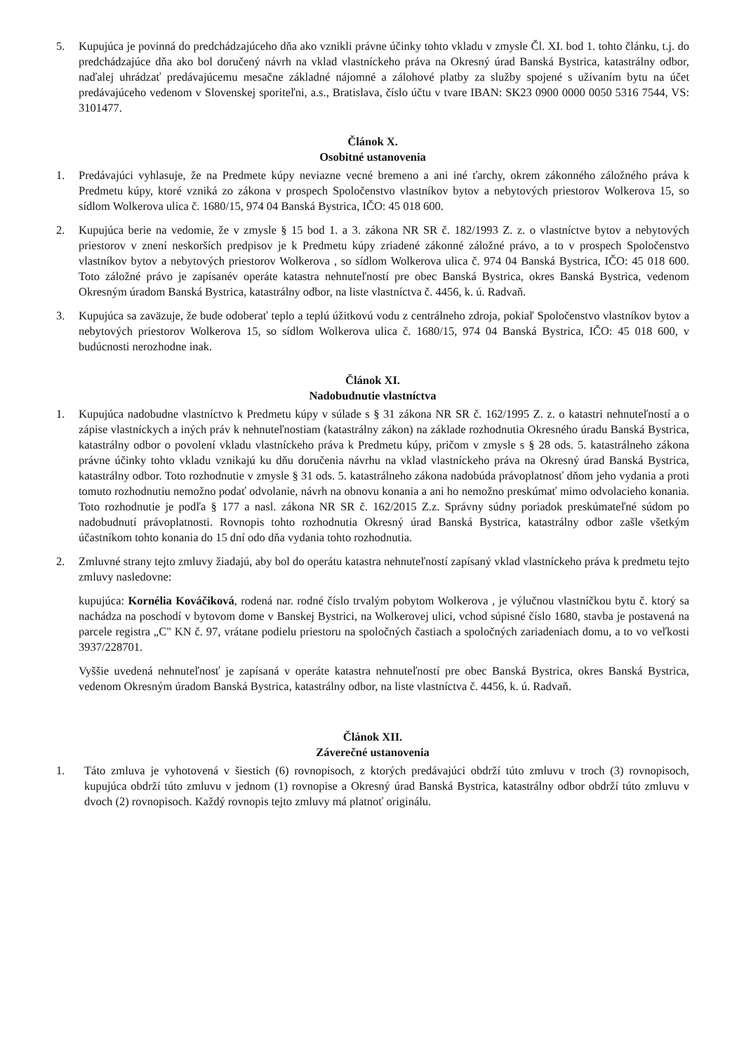5. Kupujúca je povinná do predchádzajúceho dňa ako vznikli právne účinky tohto vkladu v zmysle Čl. XI. bod 1. tohto článku, t.j. do predchádzajúce dňa ako bol doručený návrh na vklad vlastníckeho práva na Okresný úrad Banská Bystrica, katastrálny odbor, naďalej uhrádzať predávajúcemu mesačne základné nájomné a zálohové platby za služby spojené s užívaním bytu na účet predávajúceho vedenom v Slovenskej sporiteľni, a.s., Bratislava, číslo účtu v tvare IBAN: SK23 0900 0000 0050 5316 7544, VS: 3101477.
Článok X.
Osobitné ustanovenia
1. Predávajúci vyhlasuje, že na Predmete kúpy neviazne vecné bremeno a ani iné ťarchy, okrem zákonného záložného práva k Predmetu kúpy, ktoré vzniká zo zákona v prospech Spoločenstvo vlastníkov bytov a nebytových priestorov Wolkerova 15, so sídlom Wolkerova ulica č. 1680/15, 974 04 Banská Bystrica, IČO: 45 018 600.
2. Kupujúca berie na vedomie, že v zmysle § 15 bod 1. a 3. zákona NR SR č. 182/1993 Z. z. o vlastníctve bytov a nebytových priestorov v znení neskorších predpisov je k Predmetu kúpy zriadené zákonné záložné právo, a to v prospech Spoločenstvo vlastníkov bytov a nebytových priestorov Wolkerova , so sídlom Wolkerova ulica č. 974 04 Banská Bystrica, IČO: 45 018 600. Toto záložné právo je zapísanév operáte katastra nehnuteľností pre obec Banská Bystrica, okres Banská Bystrica, vedenom Okresným úradom Banská Bystrica, katastrálny odbor, na liste vlastníctva č. 4456, k. ú. Radvaň.
3. Kupujúca sa zaväzuje, že bude odoberať teplo a teplú úžitkovú vodu z centrálneho zdroja, pokiaľ Spoločenstvo vlastníkov bytov a nebytových priestorov Wolkerova 15, so sídlom Wolkerova ulica č. 1680/15, 974 04 Banská Bystrica, IČO: 45 018 600, v budúcnosti nerozhodne inak.
Článok XI.
Nadobudnutie vlastníctva
1. Kupujúca nadobudne vlastníctvo k Predmetu kúpy v súlade s § 31 zákona NR SR č. 162/1995 Z. z. o katastri nehnuteľností a o zápise vlastníckych a iných práv k nehnuteľnostiam (katastrálny zákon) na základe rozhodnutia Okresného úradu Banská Bystrica, katastrálny odbor o povolení vkladu vlastníckeho práva k Predmetu kúpy, pričom v zmysle s § 28 ods. 5. katastrálneho zákona právne účinky tohto vkladu vznikajú ku dňu doručenia návrhu na vklad vlastníckeho práva na Okresný úrad Banská Bystrica, katastrálny odbor. Toto rozhodnutie v zmysle § 31 ods. 5. katastrálneho zákona nadobúda právoplatnosť dňom jeho vydania a proti tomuto rozhodnutiu nemožno podať odvolanie, návrh na obnovu konania a ani ho nemožno preskúmať mimo odvolacieho konania. Toto rozhodnutie je podľa § 177 a nasl. zákona NR SR č. 162/2015 Z.z. Správny súdny poriadok preskúmateľné súdom po nadobudnutí právoplatnosti. Rovnopis tohto rozhodnutia Okresný úrad Banská Bystrica, katastrálny odbor zašle všetkým účastníkom tohto konania do 15 dní odo dňa vydania tohto rozhodnutia.
2. Zmluvné strany tejto zmluvy žiadajú, aby bol do operátu katastra nehnuteľností zapísaný vklad vlastníckeho práva k predmetu tejto zmluvy nasledovne:
kupujúca: Kornélia Kováčiková, rodená nar. rodné číslo trvalým pobytom Wolkerova , je výlučnou vlastníčkou bytu č. ktorý sa nachádza na poschodí v bytovom dome v Banskej Bystrici, na Wolkerovej ulici, vchod súpisné číslo 1680, stavba je postavená na parcele registra „C" KN č. 97, vrátane podielu priestoru na spoločných častiach a spoločných zariadeniach domu, a to vo veľkosti 3937/228701.
Vyššie uvedená nehnuteľnosť je zapísaná v operáte katastra nehnuteľností pre obec Banská Bystrica, okres Banská Bystrica, vedenom Okresným úradom Banská Bystrica, katastrálny odbor, na liste vlastníctva č. 4456, k. ú. Radvaň.
Článok XII.
Záverečné ustanovenia
1. Táto zmluva je vyhotovená v šiestich (6) rovnopisoch, z ktorých predávajúci obdrží túto zmluvu v troch (3) rovnopisoch, kupujúca obdrží túto zmluvu v jednom (1) rovnopise a Okresný úrad Banská Bystrica, katastrálny odbor obdrží túto zmluvu v dvoch (2) rovnopisoch. Každý rovnopis tejto zmluvy má platnoť originálu.